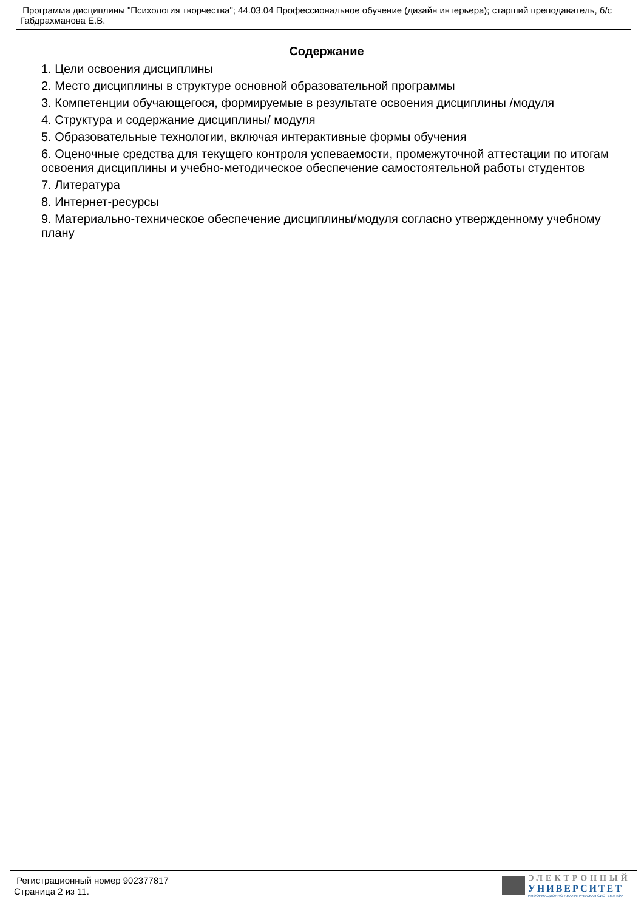Программа дисциплины "Психология творчества"; 44.03.04 Профессиональное обучение (дизайн интерьера); старший преподаватель, б/с Габдрахманова Е.В.
Содержание
1. Цели освоения дисциплины
2. Место дисциплины в структуре основной образовательной программы
3. Компетенции обучающегося, формируемые в результате освоения дисциплины /модуля
4. Структура и содержание дисциплины/ модуля
5. Образовательные технологии, включая интерактивные формы обучения
6. Оценочные средства для текущего контроля успеваемости, промежуточной аттестации по итогам освоения дисциплины и учебно-методическое обеспечение самостоятельной работы студентов
7. Литература
8. Интернет-ресурсы
9. Материально-техническое обеспечение дисциплины/модуля согласно утвержденному учебному плану
Регистрационный номер 902377817
Страница 2 из 11.
ЭЛЕКТРОННЫЙ
УНИВЕРСИТЕТ
ИНФОРМАЦИОННО-АНАЛИТИЧЕСКАЯ СИСТЕМА КФУ